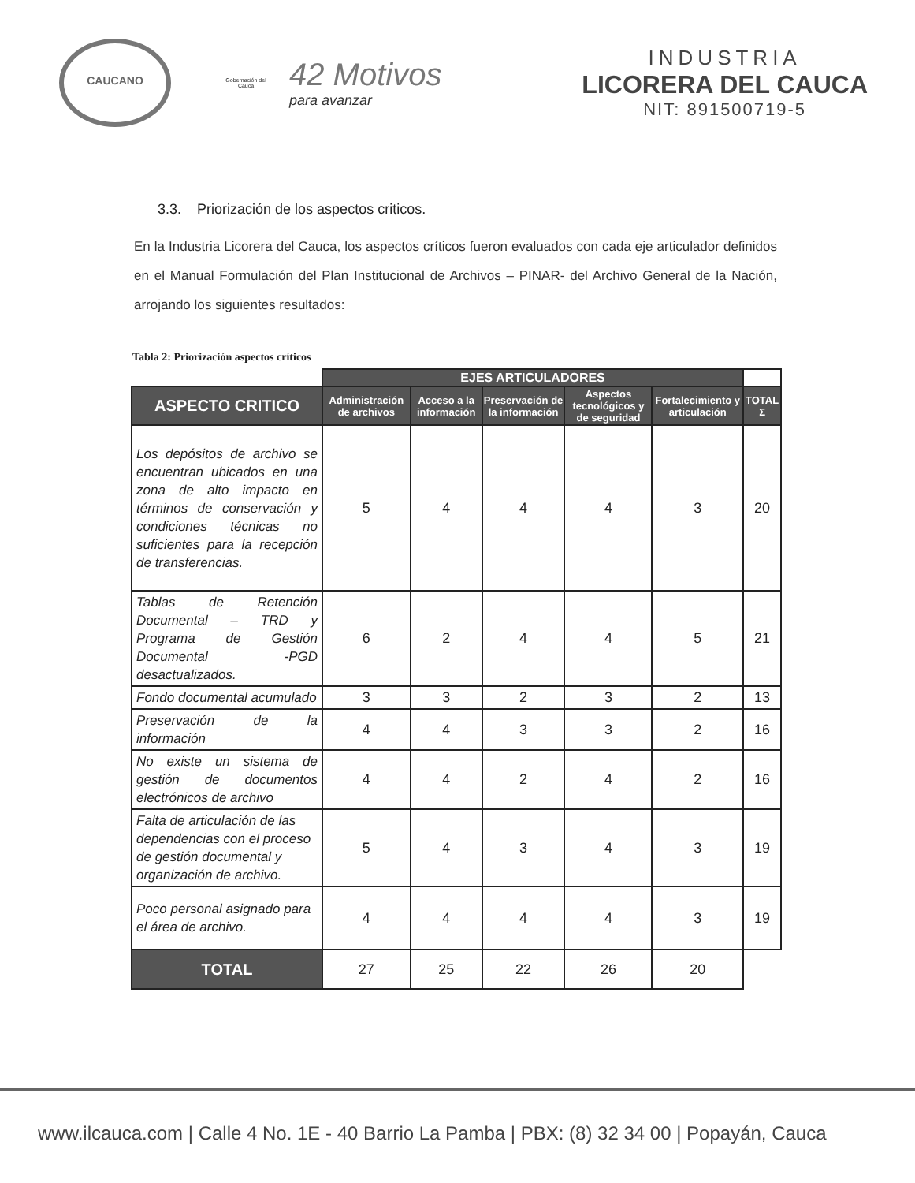CAUCANO
Gobernación del Cauca
42 Motivos
para avanzar
INDUSTRIA
LICORERA DEL CAUCA
NIT: 891500719-5
3.3. Priorización de los aspectos criticos.
En la Industria Licorera del Cauca, los aspectos críticos fueron evaluados con cada eje articulador definidos en el Manual Formulación del Plan Institucional de Archivos – PINAR- del Archivo General de la Nación, arrojando los siguientes resultados:
Tabla 2: Priorización aspectos críticos
| | EJES ARTICULADORES | | | | | |
| ASPECTO CRITICO | Administración de archivos | Acceso a la información | Preservación de la información | Aspectos tecnológicos y de seguridad | Fortalecimiento y articulación | TOTAL Σ |
| Los depósitos de archivo se encuentran ubicados en una zona de alto impacto en términos de conservación y condiciones técnicas no suficientes para la recepción de transferencias. | 5 | 4 | 4 | 4 | 3 | 20 |
| Tablas de Retención Documental – TRD y Programa de Gestión Documental -PGD desactualizados. | 6 | 2 | 4 | 4 | 5 | 21 |
| Fondo documental acumulado | 3 | 3 | 2 | 3 | 2 | 13 |
| Preservación de la información | 4 | 4 | 3 | 3 | 2 | 16 |
| No existe un sistema de gestión de documentos electrónicos de archivo | 4 | 4 | 2 | 4 | 2 | 16 |
| Falta de articulación de las dependencias con el proceso de gestión documental y organización de archivo. | 5 | 4 | 3 | 4 | 3 | 19 |
| Poco personal asignado para el área de archivo. | 4 | 4 | 4 | 4 | 3 | 19 |
| TOTAL | 27 | 25 | 22 | 26 | 20 | |
www.ilcauca.com | Calle 4 No. 1E - 40 Barrio La Pamba | PBX: (8) 32 34 00 | Popayán, Cauca